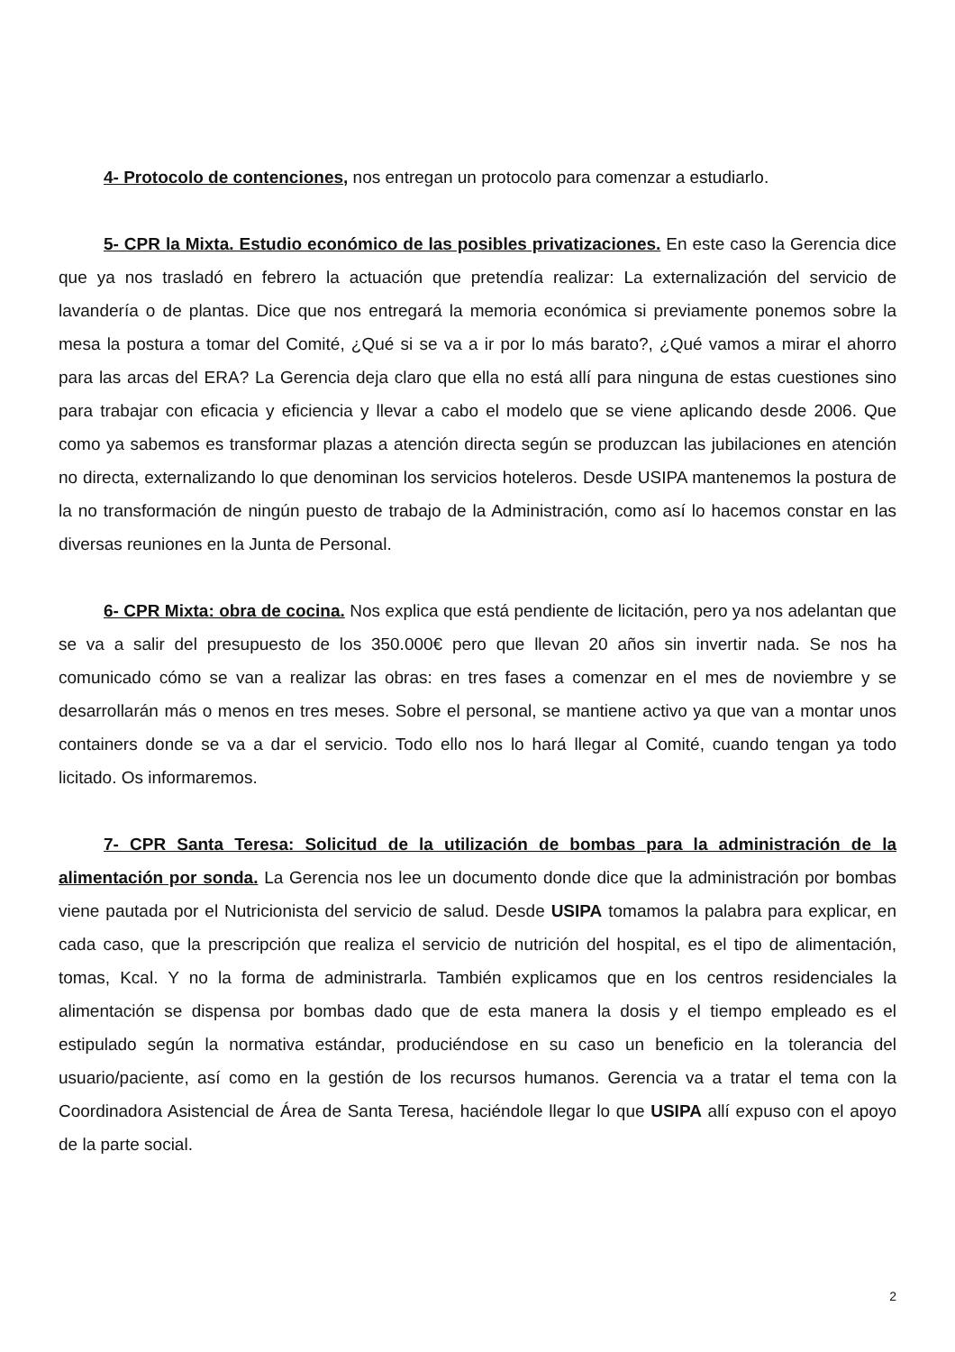4- Protocolo de contenciones, nos entregan un protocolo para comenzar a estudiarlo.
5- CPR la Mixta. Estudio económico de las posibles privatizaciones. En este caso la Gerencia dice que ya nos trasladó en febrero la actuación que pretendía realizar: La externalización del servicio de lavandería o de plantas. Dice que nos entregará la memoria económica si previamente ponemos sobre la mesa la postura a tomar del Comité, ¿Qué si se va a ir por lo más barato?, ¿Qué vamos a mirar el ahorro para las arcas del ERA? La Gerencia deja claro que ella no está allí para ninguna de estas cuestiones sino para trabajar con eficacia y eficiencia y llevar a cabo el modelo que se viene aplicando desde 2006. Que como ya sabemos es transformar plazas a atención directa según se produzcan las jubilaciones en atención no directa, externalizando lo que denominan los servicios hoteleros. Desde USIPA mantenemos la postura de la no transformación de ningún puesto de trabajo de la Administración, como así lo hacemos constar en las diversas reuniones en la Junta de Personal.
6- CPR Mixta: obra de cocina. Nos explica que está pendiente de licitación, pero ya nos adelantan que se va a salir del presupuesto de los 350.000€ pero que llevan 20 años sin invertir nada. Se nos ha comunicado cómo se van a realizar las obras: en tres fases a comenzar en el mes de noviembre y se desarrollarán más o menos en tres meses. Sobre el personal, se mantiene activo ya que van a montar unos containers donde se va a dar el servicio. Todo ello nos lo hará llegar al Comité, cuando tengan ya todo licitado. Os informaremos.
7- CPR Santa Teresa: Solicitud de la utilización de bombas para la administración de la alimentación por sonda. La Gerencia nos lee un documento donde dice que la administración por bombas viene pautada por el Nutricionista del servicio de salud. Desde USIPA tomamos la palabra para explicar, en cada caso, que la prescripción que realiza el servicio de nutrición del hospital, es el tipo de alimentación, tomas, Kcal. Y no la forma de administrarla. También explicamos que en los centros residenciales la alimentación se dispensa por bombas dado que de esta manera la dosis y el tiempo empleado es el estipulado según la normativa estándar, produciéndose en su caso un beneficio en la tolerancia del usuario/paciente, así como en la gestión de los recursos humanos. Gerencia va a tratar el tema con la Coordinadora Asistencial de Área de Santa Teresa, haciéndole llegar lo que USIPA allí expuso con el apoyo de la parte social.
2